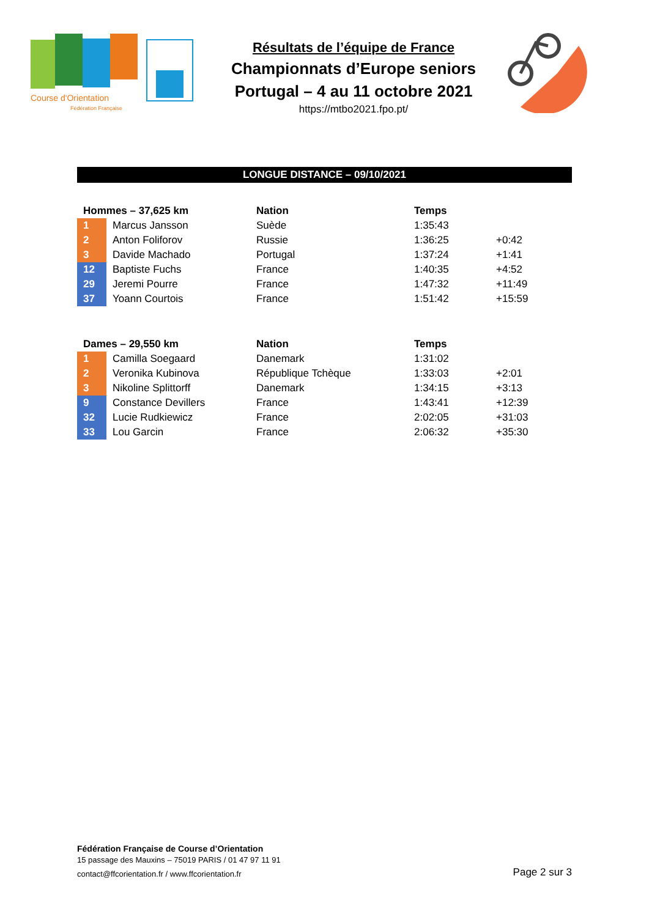Course d'Orientation
Fédération Française
Résultats de l’équipe de France
Championnats d’Europe seniors
Portugal – 4 au 11 octobre 2021
https://mtbo2021.fpo.pt/
LONGUE DISTANCE – 09/10/2021
| Hommes – 37,625 km | | Nation | Temps | |
| --- | --- | --- | --- | --- |
| 1 | Marcus Jansson | Suède | 1:35:43 | |
| 2 | Anton Foliforov | Russie | 1:36:25 | +0:42 |
| 3 | Davide Machado | Portugal | 1:37:24 | +1:41 |
| 12 | Baptiste Fuchs | France | 1:40:35 | +4:52 |
| 29 | Jeremi Pourre | France | 1:47:32 | +11:49 |
| 37 | Yoann Courtois | France | 1:51:42 | +15:59 |
| Dames – 29,550 km | | Nation | Temps | |
| --- | --- | --- | --- | --- |
| 1 | Camilla Soegaard | Danemark | 1:31:02 | |
| 2 | Veronika Kubinova | République Tchèque | 1:33:03 | +2:01 |
| 3 | Nikoline Splittorff | Danemark | 1:34:15 | +3:13 |
| 9 | Constance Devillers | France | 1:43:41 | +12:39 |
| 32 | Lucie Rudkiewicz | France | 2:02:05 | +31:03 |
| 33 | Lou Garcin | France | 2:06:32 | +35:30 |
Fédération Française de Course d’Orientation
15 passage des Mauxins – 75019 PARIS / 01 47 97 11 91
contact@ffcorientation.fr / www.ffcorientation.fr
Page 2 sur 3